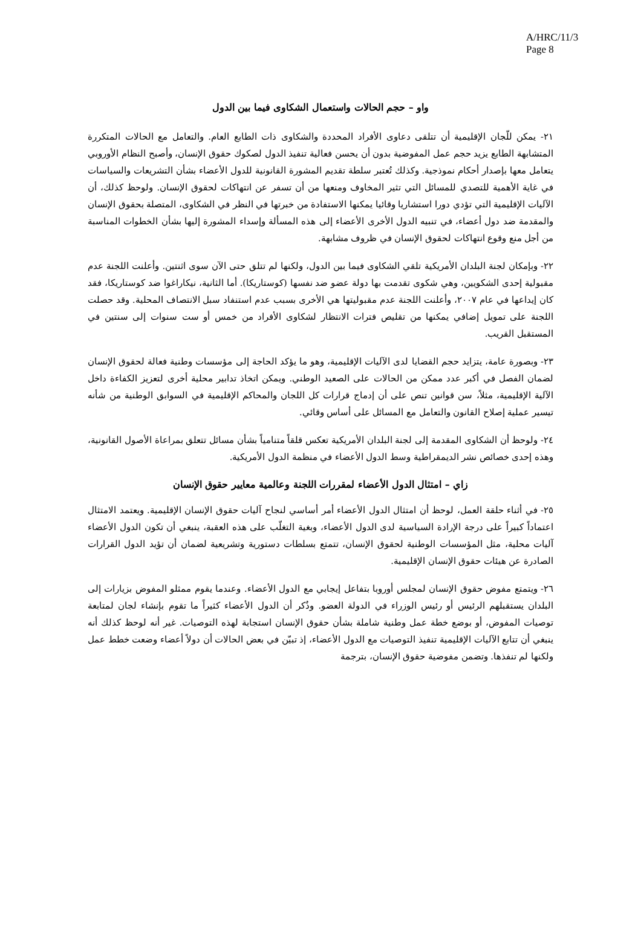A/HRC/11/3
Page 8
واو – حجم الحالات واستعمال الشكاوى فيما بين الدول
٢١- يمكن للّجان الإقليمية أن تتلقى دعاوى الأفراد المحددة والشكاوى ذات الطابع العام. والتعامل مع الحالات المتكررة المتشابهة الطابع يزيد حجم عمل المفوضية بدون أن يحسن فعالية تنفيذ الدول لصكوك حقوق الإنسان، وأصبح النظام الأوروبي يتعامل معها بإصدار أحكام نموذجية. وكذلك تُعتبر سلطة تقديم المشورة القانونية للدول الأعضاء بشأن التشريعات والسياسات في غاية الأهمية للتصدي للمسائل التي تثير المخاوف ومنعها من أن تسفر عن انتهاكات لحقوق الإنسان. ولوحظ كذلك، أن الآليات الإقليمية التي تؤدي دورا استشاريا وقائيا يمكنها الاستفادة من خبرتها في النظر في الشكاوى، المتصلة بحقوق الإنسان والمقدمة ضد دول أعضاء، في تنبيه الدول الأخرى الأعضاء إلى هذه المسألة وإسداء المشورة إليها بشأن الخطوات المناسبة من أجل منع وقوع انتهاكات لحقوق الإنسان في ظروف مشابهة.
٢٢- وبإمكان لجنة البلدان الأمريكية تلقي الشكاوى فيما بين الدول، ولكنها لم تتلق حتى الآن سوى اثنتين. وأعلنت اللجنة عدم مقبولية إحدى الشكويين، وهي شكوى تقدمت بها دولة عضو ضد نفسها (كوستاريكا). أما الثانية، نيكاراغوا ضد كوستاريكا، فقد كان إيداعها في عام ٢٠٠٧، وأعلنت اللجنة عدم مقبوليتها هي الأخرى بسبب عدم استنفاد سبل الانتصاف المحلية. وقد حصلت اللجنة على تمويل إضافي يمكنها من تقليص فترات الانتظار لشكاوى الأفراد من خمس أو ست سنوات إلى سنتين في المستقبل القريب.
٢٣- وبصورة عامة، يتزايد حجم القضايا لدى الآليات الإقليمية، وهو ما يؤكد الحاجة إلى مؤسسات وطنية فعالة لحقوق الإنسان لضمان الفصل في أكبر عدد ممكن من الحالات على الصعيد الوطني. ويمكن اتخاذ تدابير محلية أخرى لتعزيز الكفاءة داخل الآلية الإقليمية، مثلاً، سن قوانين تنص على أن إدماج قرارات كل اللجان والمحاكم الإقليمية في السوابق الوطنية من شأنه تيسير عملية إصلاح القانون والتعامل مع المسائل على أساس وقائي.
٢٤- ولوحظ أن الشكاوى المقدمة إلى لجنة البلدان الأمريكية تعكس قلقاً متنامياً بشأن مسائل تتعلق بمراعاة الأصول القانونية، وهذه إحدى خصائص نشر الديمقراطية وسط الدول الأعضاء في منظمة الدول الأمريكية.
زاي – امتثال الدول الأعضاء لمقررات اللجنة وعالمية معايير حقوق الإنسان
٢٥- في أثناء حلقة العمل، لوحظ أن امتثال الدول الأعضاء أمر أساسي لنجاح آليات حقوق الإنسان الإقليمية. ويعتمد الامتثال اعتماداً كبيراً على درجة الإرادة السياسية لدى الدول الأعضاء، وبغية التغلّب على هذه العقبة، ينبغي أن تكون الدول الأعضاء آليات محلية، مثل المؤسسات الوطنية لحقوق الإنسان، تتمتع بسلطات دستورية وتشريعية لضمان أن تؤيد الدول القرارات الصادرة عن هيئات حقوق الإنسان الإقليمية.
٢٦- ويتمتع مفوض حقوق الإنسان لمجلس أوروبا بتفاعل إيجابي مع الدول الأعضاء. وعندما يقوم ممثلو المفوض بزيارات إلى البلدان يستقبلهم الرئيس أو رئيس الوزراء في الدولة العضو. وذُكر أن الدول الأعضاء كثيراً ما تقوم بإنشاء لجان لمتابعة توصيات المفوض، أو بوضع خطة عمل وطنية شاملة بشأن حقوق الإنسان استجابة لهذه التوصيات. غير أنه لوحظ كذلك أنه ينبغي أن تتابع الآليات الإقليمية تنفيذ التوصيات مع الدول الأعضاء، إذ تبيّن في بعض الحالات أن دولاً أعضاء وضعت خطط عمل ولكنها لم تنفذها. وتضمن مفوضية حقوق الإنسان، بترجمة